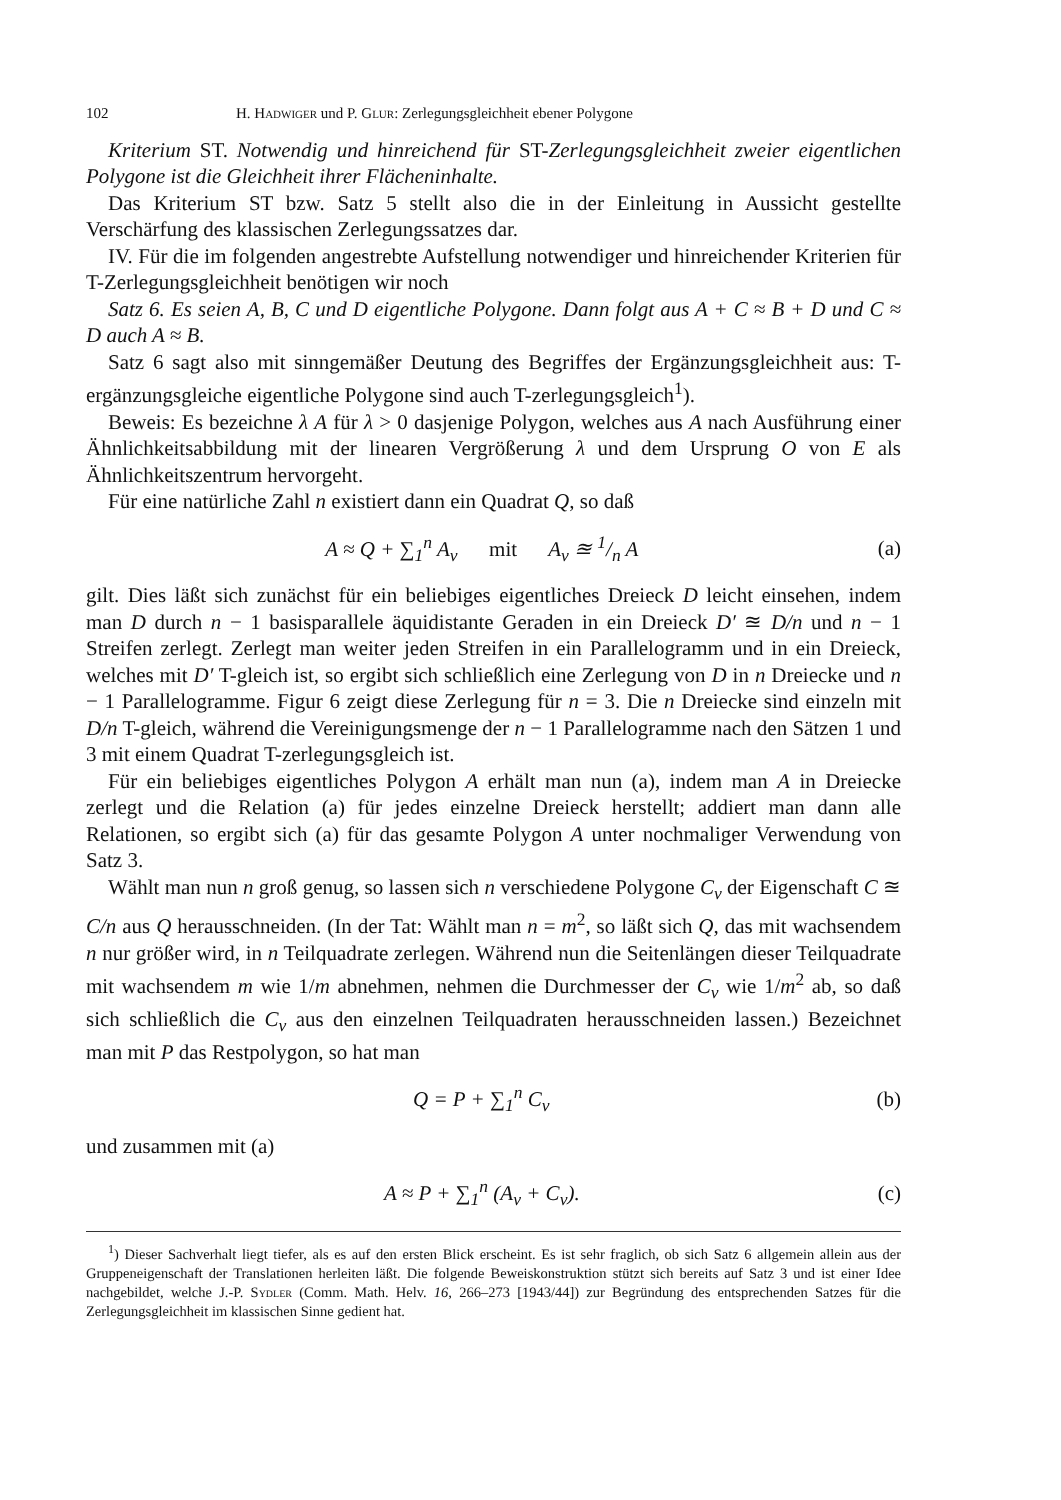102 H. Hadwiger und P. Glur: Zerlegungsgleichheit ebener Polygone
Kriterium ST. Notwendig und hinreichend für ST-Zerlegungsgleichheit zweier eigentlichen Polygone ist die Gleichheit ihrer Flächeninhalte.
Das Kriterium ST bzw. Satz 5 stellt also die in der Einleitung in Aussicht gestellte Verschärfung des klassischen Zerlegungssatzes dar.
IV. Für die im folgenden angestrebte Aufstellung notwendiger und hinreichender Kriterien für T-Zerlegungsgleichheit benötigen wir noch
Satz 6. Es seien A, B, C und D eigentliche Polygone. Dann folgt aus A + C ≈ B + D und C ≈ D auch A ≈ B.
Satz 6 sagt also mit sinngemäßer Deutung des Begriffes der Ergänzungsgleichheit aus: T-ergänzungsgleiche eigentliche Polygone sind auch T-zerlegungsgleich<sup>1</sup>).
Beweis: Es bezeichne λ A für λ > 0 dasjenige Polygon, welches aus A nach Ausführung einer Ähnlichkeitsabbildung mit der linearen Vergrößerung λ und dem Ursprung O von E als Ähnlichkeitszentrum hervorgeht.
Für eine natürliche Zahl n existiert dann ein Quadrat Q, so daß
A ≈ Q + ∑<sub>1</sub><sup>n</sup> A<sub>ν</sub> mit A<sub>ν</sub> ≊ 1/n A (a)
gilt. Dies läßt sich zunächst für ein beliebiges eigentliches Dreieck D leicht einsehen, indem man D durch n − 1 basisparallele äquidistante Geraden in ein Dreieck D′ ≊ D/n und n − 1 Streifen zerlegt. Zerlegt man weiter jeden Streifen in ein Parallelogramm und in ein Dreieck, welches mit D′ T-gleich ist, so ergibt sich schließlich eine Zerlegung von D in n Dreiecke und n − 1 Parallelogramme. Figur 6 zeigt diese Zerlegung für n = 3. Die n Dreiecke sind einzeln mit D/n T-gleich, während die Vereinigungsmenge der n − 1 Parallelogramme nach den Sätzen 1 und 3 mit einem Quadrat T-zerlegungsgleich ist.
Für ein beliebiges eigentliches Polygon A erhält man nun (a), indem man A in Dreiecke zerlegt und die Relation (a) für jedes einzelne Dreieck herstellt; addiert man dann alle Relationen, so ergibt sich (a) für das gesamte Polygon A unter nochmaliger Verwendung von Satz 3.
Wählt man nun n groß genug, so lassen sich n verschiedene Polygone C<sub>ν</sub> der Eigenschaft C ≊ C/n aus Q herausschneiden. (In der Tat: Wählt man n = m<sup>2</sup>, so läßt sich Q, das mit wachsendem n nur größer wird, in n Teilquadrate zerlegen. Während nun die Seitenlängen dieser Teilquadrate mit wachsendem m wie 1/m abnehmen, nehmen die Durchmesser der C<sub>ν</sub> wie 1/m<sup>2</sup> ab, so daß sich schließlich die C<sub>ν</sub> aus den einzelnen Teilquadraten herausschneiden lassen.) Bezeichnet man mit P das Restpolygon, so hat man
Q = P + ∑<sub>1</sub><sup>n</sup> C<sub>ν</sub> (b)
und zusammen mit (a)
A ≈ P + ∑<sub>1</sub><sup>n</sup> (A<sub>ν</sub> + C<sub>ν</sub>). (c)
<sup>1</sup>) Dieser Sachverhalt liegt tiefer, als es auf den ersten Blick erscheint. Es ist sehr fraglich, ob sich Satz 6 allgemein allein aus der Gruppeneigenschaft der Translationen herleiten läßt. Die folgende Beweiskonstruktion stützt sich bereits auf Satz 3 und ist einer Idee nachgebildet, welche J.-P. Sydler (Comm. Math. Helv. 16, 266–273 [1943/44]) zur Begründung des entsprechenden Satzes für die Zerlegungsgleichheit im klassischen Sinne gedient hat.